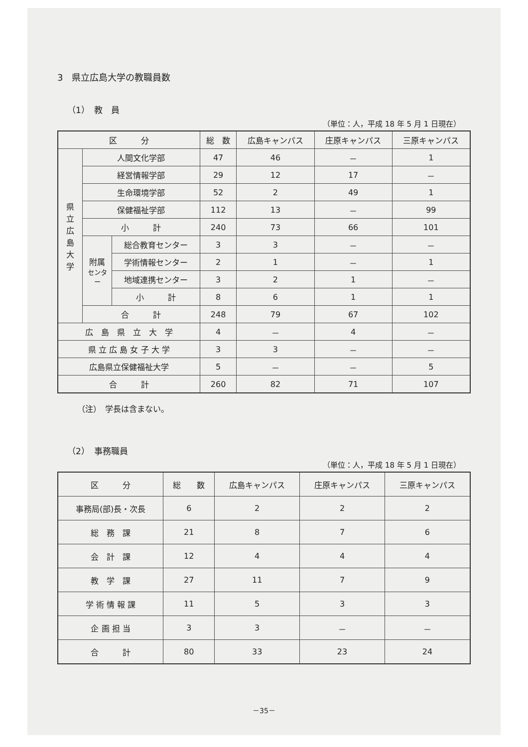3　県立広島大学の教職員数
（1）　教　員
（単位：人，平成 18 年 5 月 1 日現在）
| 区 分 | | | 総 数 | 広島キャンパス | 庄原キャンパス | 三原キャンパス |
| --- | --- | --- | --- | --- | --- | --- |
| 県 立 広 島 大 学 | 人間文化学部 | | 47 | 46 | － | 1 |
| | 経営情報学部 | | 29 | 12 | 17 | － |
| | 生命環境学部 | | 52 | 2 | 49 | 1 |
| | 保健福祉学部 | | 112 | 13 | － | 99 |
| | 小 計 | | 240 | 73 | 66 | 101 |
| | 附属 センター | 総合教育センター | 3 | 3 | － | － |
| | | 学術情報センター | 2 | 1 | － | 1 |
| | | 地域連携センター | 3 | 2 | 1 | － |
| | | 小 計 | 8 | 6 | 1 | 1 |
| | 合 計 | | 248 | 79 | 67 | 102 |
| 広 島 県 立 大 学 | | | 4 | － | 4 | － |
| 県 立 広 島 女 子 大 学 | | | 3 | 3 | － | － |
| 広島県立保健福祉大学 | | | 5 | － | － | 5 |
| 合 計 | | | 260 | 82 | 71 | 107 |
（注）　学長は含まない。
（2）　事務職員
（単位：人，平成 18 年 5 月 1 日現在）
| 区 分 | 総 数 | 広島キャンパス | 庄原キャンパス | 三原キャンパス |
| --- | --- | --- | --- | --- |
| 事務局(部)長・次長 | 6 | 2 | 2 | 2 |
| 総 務 課 | 21 | 8 | 7 | 6 |
| 会 計 課 | 12 | 4 | 4 | 4 |
| 教 学 課 | 27 | 11 | 7 | 9 |
| 学 術 情 報 課 | 11 | 5 | 3 | 3 |
| 企 画 担 当 | 3 | 3 | － | － |
| 合 計 | 80 | 33 | 23 | 24 |
－35－